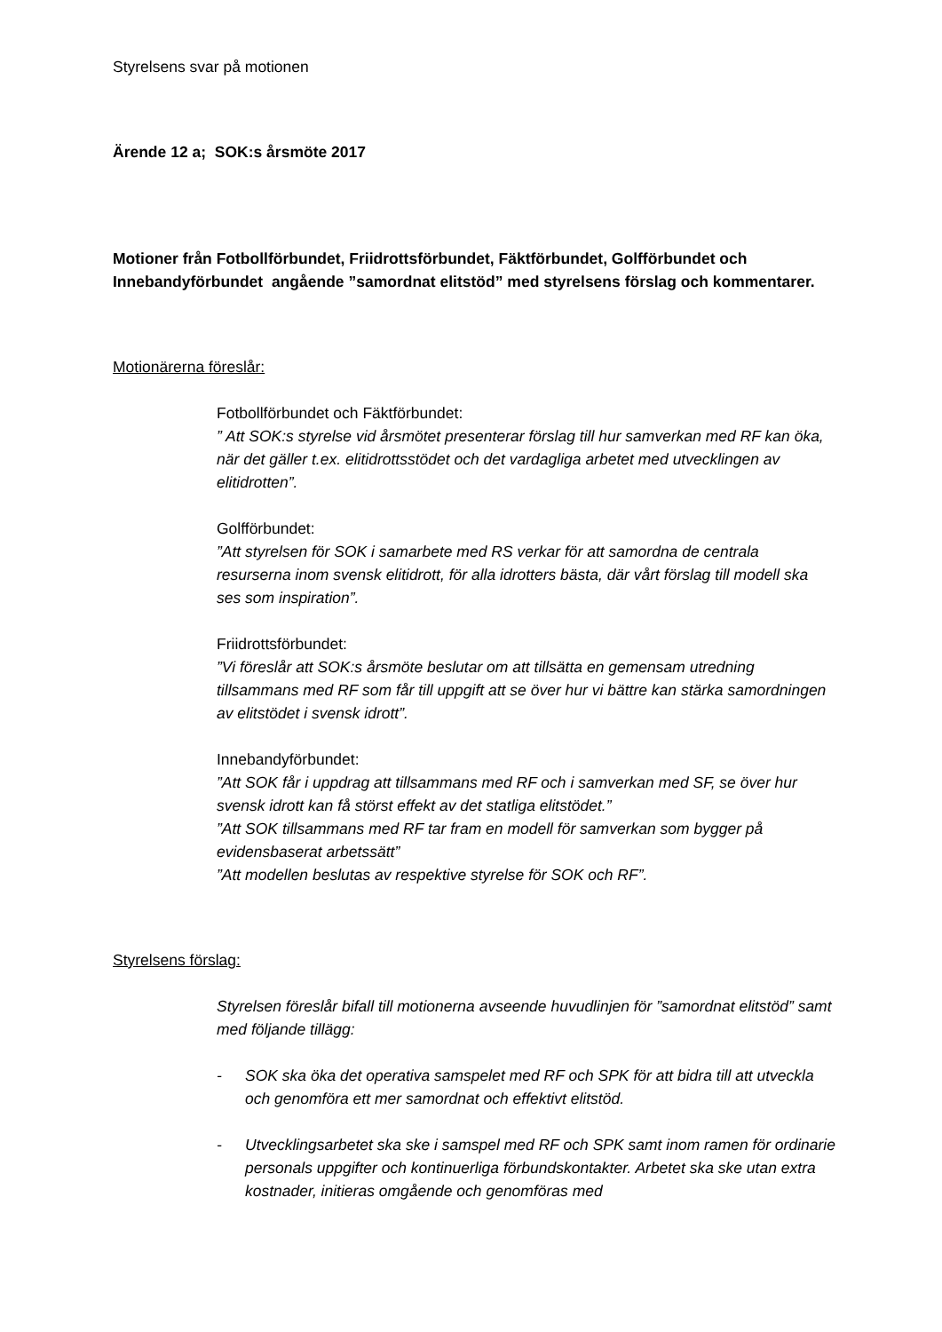Styrelsens svar på motionen
Ärende 12 a; SOK:s årsmöte 2017
Motioner från Fotbollförbundet, Friidrottsförbundet, Fäktförbundet, Golfförbundet och Innebandyförbundet angående ”samordnat elitstöd” med styrelsens förslag och kommentarer.
Motionärerna föreslår:
Fotbollförbundet och Fäktförbundet:
” Att SOK:s styrelse vid årsmötet presenterar förslag till hur samverkan med RF kan öka, när det gäller t.ex. elitidrottsstödet och det vardagliga arbetet med utvecklingen av elitidrotten”.
Golfförbundet:
”Att styrelsen för SOK i samarbete med RS verkar för att samordna de centrala resurserna inom svensk elitidrott, för alla idrotters bästa, där vårt förslag till modell ska ses som inspiration”.
Friidrottsförbundet:
”Vi föreslår att SOK:s årsmöte beslutar om att tillsätta en gemensam utredning tillsammans med RF som får till uppgift att se över hur vi bättre kan stärka samordningen av elitstödet i svensk idrott”.
Innebandyförbundet:
”Att SOK får i uppdrag att tillsammans med RF och i samverkan med SF, se över hur svensk idrott kan få störst effekt av det statliga elitstödet.”
”Att SOK tillsammans med RF tar fram en modell för samverkan som bygger på evidensbaserat arbetssätt”
”Att modellen beslutas av respektive styrelse för SOK och RF”.
Styrelsens förslag:
Styrelsen föreslår bifall till motionerna avseende huvudlinjen för ”samordnat elitstöd” samt med följande tillägg:
- SOK ska öka det operativa samspelet med RF och SPK för att bidra till att utveckla och genomföra ett mer samordnat och effektivt elitstöd.
- Utvecklingsarbetet ska ske i samspel med RF och SPK samt inom ramen för ordinarie personals uppgifter och kontinuerliga förbundskontakter. Arbetet ska ske utan extra kostnader, initieras omgående och genomföras med